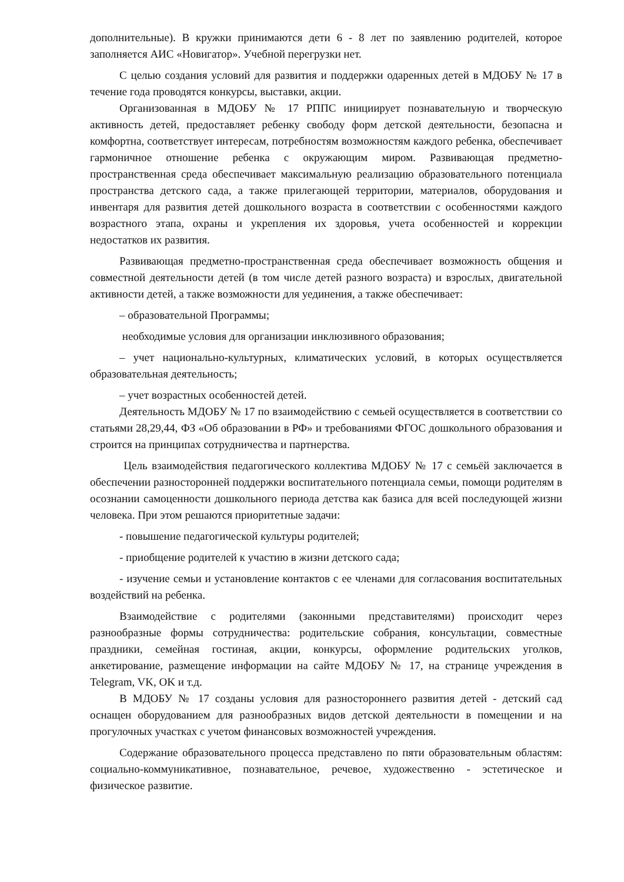дополнительные). В кружки принимаются дети 6 - 8 лет по заявлению родителей, которое заполняется АИС «Новигатор». Учебной перегрузки нет.
С целью создания условий для развития и поддержки одаренных детей в МДОБУ № 17 в течение года проводятся конкурсы, выставки, акции.
Организованная в МДОБУ № 17 РППС инициирует познавательную и творческую активность детей, предоставляет ребенку свободу форм детской деятельности, безопасна и комфортна, соответствует интересам, потребностям возможностям каждого ребенка, обеспечивает гармоничное отношение ребенка с окружающим миром. Развивающая предметно-пространственная среда обеспечивает максимальную реализацию образовательного потенциала пространства детского сада, а также прилегающей территории, материалов, оборудования и инвентаря для развития детей дошкольного возраста в соответствии с особенностями каждого возрастного этапа, охраны и укрепления их здоровья, учета особенностей и коррекции недостатков их развития.
Развивающая предметно-пространственная среда обеспечивает возможность общения и совместной деятельности детей (в том числе детей разного возраста) и взрослых, двигательной активности детей, а также возможности для уединения, а также обеспечивает:
– образовательной Программы;
необходимые условия для организации инклюзивного образования;
– учет национально-культурных, климатических условий, в которых осуществляется образовательная деятельность;
– учет возрастных особенностей детей.
Деятельность МДОБУ № 17 по взаимодействию с семьей осуществляется в соответствии со статьями 28,29,44, ФЗ «Об образовании в РФ» и требованиями ФГОС дошкольного образования и строится на принципах сотрудничества и партнерства.
Цель взаимодействия педагогического коллектива МДОБУ № 17 с семьёй заключается в обеспечении разносторонней поддержки воспитательного потенциала семьи, помощи родителям в осознании самоценности дошкольного периода детства как базиса для всей последующей жизни человека. При этом решаются приоритетные задачи:
- повышение педагогической культуры родителей;
- приобщение родителей к участию в жизни детского сада;
- изучение семьи и установление контактов с ее членами для согласования воспитательных воздействий на ребенка.
Взаимодействие с родителями (законными представителями) происходит через разнообразные формы сотрудничества: родительские собрания, консультации, совместные праздники, семейная гостиная, акции, конкурсы, оформление родительских уголков, анкетирование, размещение информации на сайте МДОБУ № 17, на странице учреждения в Telegram, VK, OK и т.д.
В МДОБУ № 17 созданы условия для разностороннего развития детей - детский сад оснащен оборудованием для разнообразных видов детской деятельности в помещении и на прогулочных участках с учетом финансовых возможностей учреждения.
Содержание образовательного процесса представлено по пяти образовательным областям: социально-коммуникативное, познавательное, речевое, художественно - эстетическое и физическое развитие.